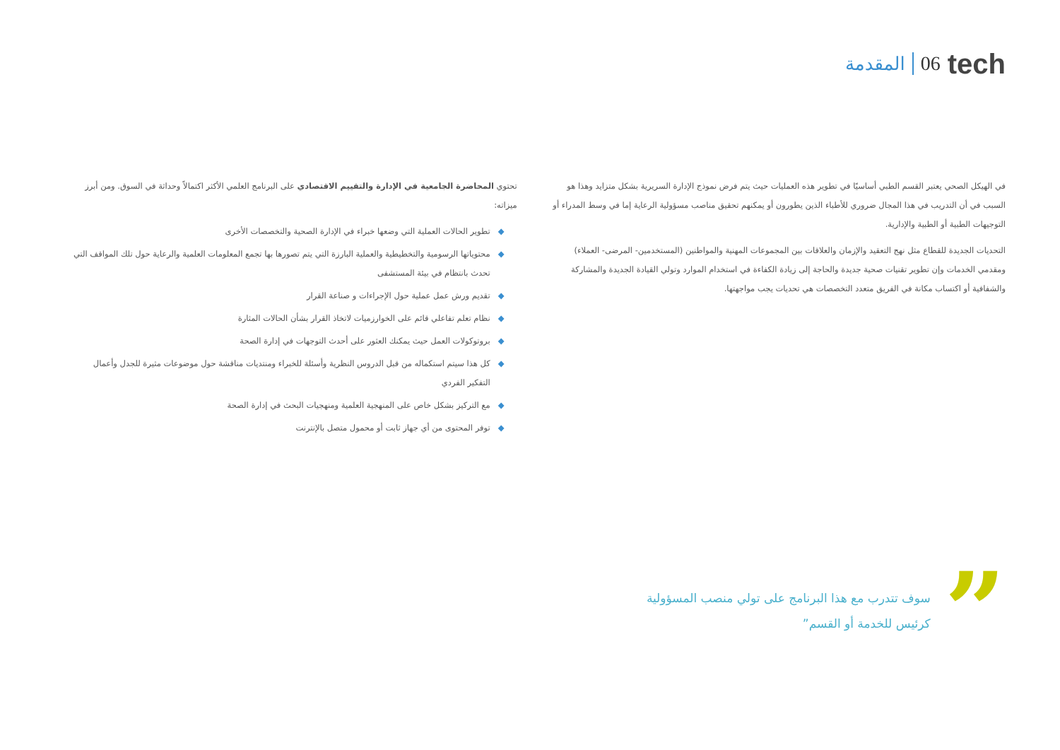tech 06 المقدمة
في الهيكل الصحي يعتبر القسم الطبي أساسيًا في تطوير هذه العمليات حيث يتم فرض نموذج الإدارة السريرية بشكل متزايد وهذا هو السبب في أن التدريب في هذا المجال ضروري للأطباء الذين يطورون أو يمكنهم تحقيق مناصب مسؤولية الرعاية إما في وسط المدراء أو التوجيهات الطبية أو الطبية والإدارية.
التحديات الجديدة للقطاع مثل نهج التعقيد والإزمان والعلاقات بين المجموعات المهنية والمواطنين (المستخدمين- المرضى- العملاء) ومقدمي الخدمات وإن تطوير تقنيات صحية جديدة والحاجة إلى زيادة الكفاءة في استخدام الموارد وتولي القيادة الجديدة والمشاركة والشفافية أو اكتساب مكانة في الفريق متعدد التخصصات هي تحديات يجب مواجهتها.
تحتوي المحاضرة الجامعية في الإدارة والتقييم الاقتصادي على البرنامج العلمي الأكثر اكتمالاً وحداثة في السوق. ومن أبرز ميزاته:
◆ تطوير الحالات العملية التي وضعها خبراء في الإدارة الصحية والتخصصات الأخرى
◆ محتوياتها الرسومية والتخطيطية والعملية البارزة التي يتم تصورها بها تجمع المعلومات العلمية والرعاية حول تلك المواقف التي تحدث بانتظام في بيئة المستشفى
◆ تقديم ورش عمل عملية حول الإجراءات و صناعة القرار
◆ نظام تعلم تفاعلي قائم على الخوارزميات لاتخاذ القرار بشأن الحالات المثارة
◆ بروتوكولات العمل حيث يمكنك العثور على أحدث التوجهات في إدارة الصحة
◆ كل هذا سيتم استكماله من قبل الدروس النظرية وأسئلة للخبراء ومنتديات مناقشة حول موضوعات مثيرة للجدل وأعمال التفكير الفردي
◆ مع التركيز بشكل خاص على المنهجية العلمية ومنهجيات البحث في إدارة الصحة
◆ توفر المحتوى من أي جهاز ثابت أو محمول متصل بالإنترنت
”
سوف تتدرب مع هذا البرنامج على تولي منصب المسؤولية كرئيس للخدمة أو القسم”